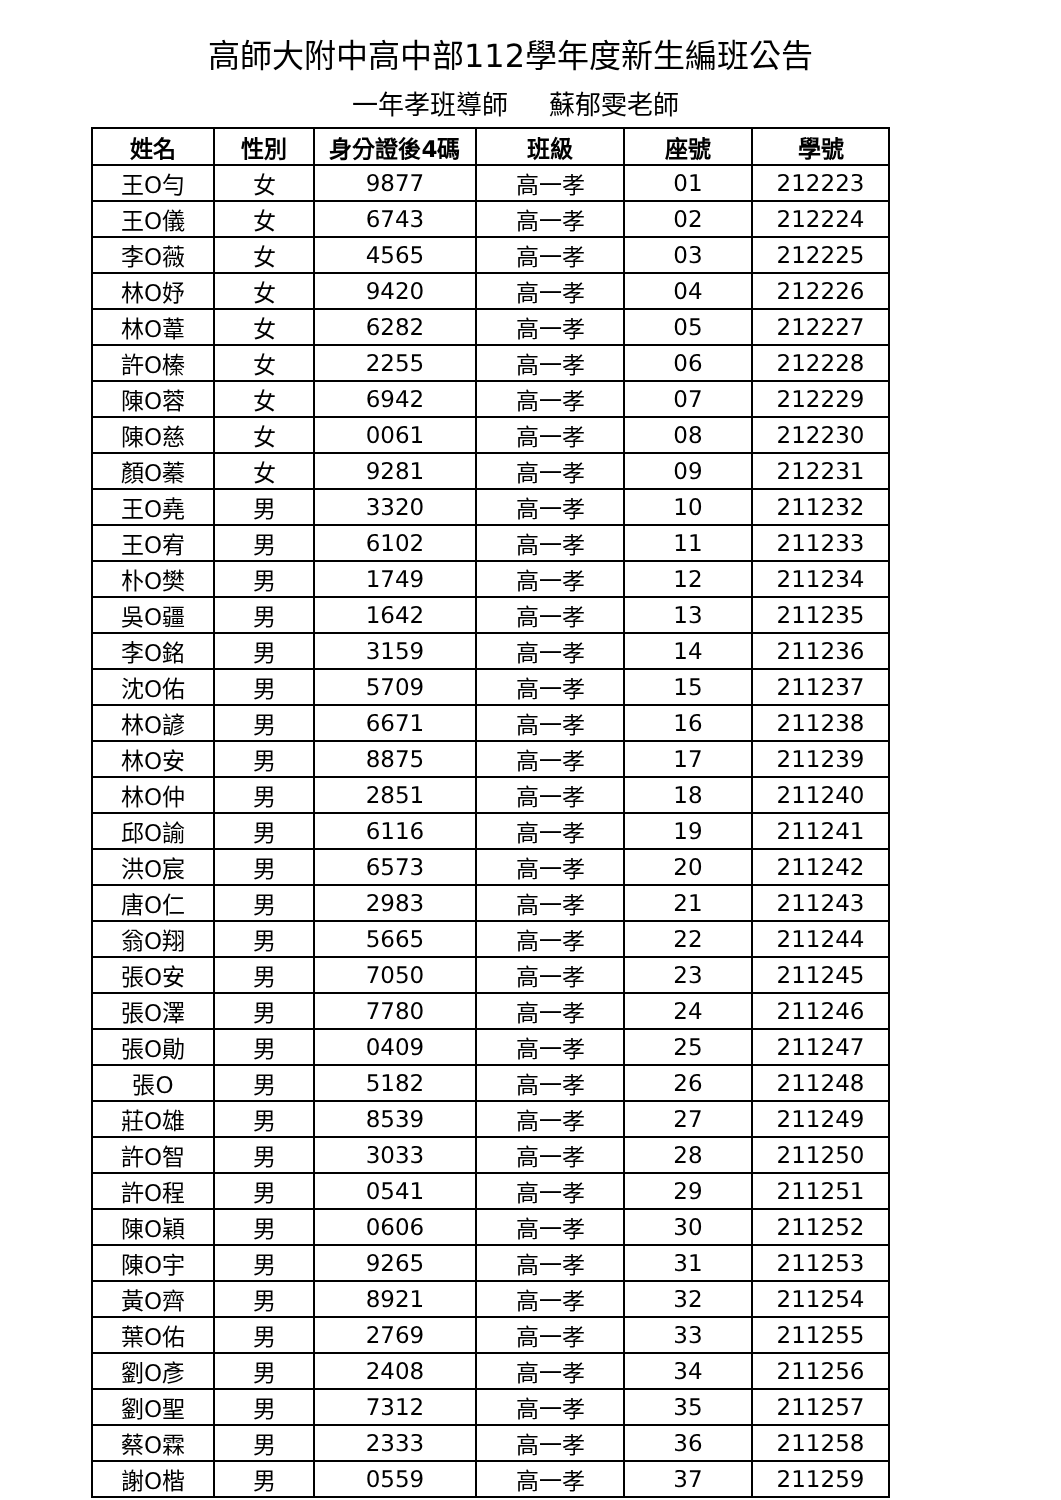高師大附中高中部112學年度新生編班公告
一年孝班導師 蘇郁雯老師
| 姓名 | 性別 | 身分證後4碼 | 班級 | 座號 | 學號 |
| --- | --- | --- | --- | --- | --- |
| 王O勻 | 女 | 9877 | 高一孝 | 01 | 212223 |
| 王O儀 | 女 | 6743 | 高一孝 | 02 | 212224 |
| 李O薇 | 女 | 4565 | 高一孝 | 03 | 212225 |
| 林O妤 | 女 | 9420 | 高一孝 | 04 | 212226 |
| 林O葦 | 女 | 6282 | 高一孝 | 05 | 212227 |
| 許O榛 | 女 | 2255 | 高一孝 | 06 | 212228 |
| 陳O蓉 | 女 | 6942 | 高一孝 | 07 | 212229 |
| 陳O慈 | 女 | 0061 | 高一孝 | 08 | 212230 |
| 顏O蓁 | 女 | 9281 | 高一孝 | 09 | 212231 |
| 王O堯 | 男 | 3320 | 高一孝 | 10 | 211232 |
| 王O宥 | 男 | 6102 | 高一孝 | 11 | 211233 |
| 朴O樊 | 男 | 1749 | 高一孝 | 12 | 211234 |
| 吳O疆 | 男 | 1642 | 高一孝 | 13 | 211235 |
| 李O銘 | 男 | 3159 | 高一孝 | 14 | 211236 |
| 沈O佑 | 男 | 5709 | 高一孝 | 15 | 211237 |
| 林O諺 | 男 | 6671 | 高一孝 | 16 | 211238 |
| 林O安 | 男 | 8875 | 高一孝 | 17 | 211239 |
| 林O仲 | 男 | 2851 | 高一孝 | 18 | 211240 |
| 邱O諭 | 男 | 6116 | 高一孝 | 19 | 211241 |
| 洪O宸 | 男 | 6573 | 高一孝 | 20 | 211242 |
| 唐O仁 | 男 | 2983 | 高一孝 | 21 | 211243 |
| 翁O翔 | 男 | 5665 | 高一孝 | 22 | 211244 |
| 張O安 | 男 | 7050 | 高一孝 | 23 | 211245 |
| 張O澤 | 男 | 7780 | 高一孝 | 24 | 211246 |
| 張O勛 | 男 | 0409 | 高一孝 | 25 | 211247 |
| 張O | 男 | 5182 | 高一孝 | 26 | 211248 |
| 莊O雄 | 男 | 8539 | 高一孝 | 27 | 211249 |
| 許O智 | 男 | 3033 | 高一孝 | 28 | 211250 |
| 許O程 | 男 | 0541 | 高一孝 | 29 | 211251 |
| 陳O穎 | 男 | 0606 | 高一孝 | 30 | 211252 |
| 陳O宇 | 男 | 9265 | 高一孝 | 31 | 211253 |
| 黃O齊 | 男 | 8921 | 高一孝 | 32 | 211254 |
| 葉O佑 | 男 | 2769 | 高一孝 | 33 | 211255 |
| 劉O彥 | 男 | 2408 | 高一孝 | 34 | 211256 |
| 劉O聖 | 男 | 7312 | 高一孝 | 35 | 211257 |
| 蔡O霖 | 男 | 2333 | 高一孝 | 36 | 211258 |
| 謝O楷 | 男 | 0559 | 高一孝 | 37 | 211259 |